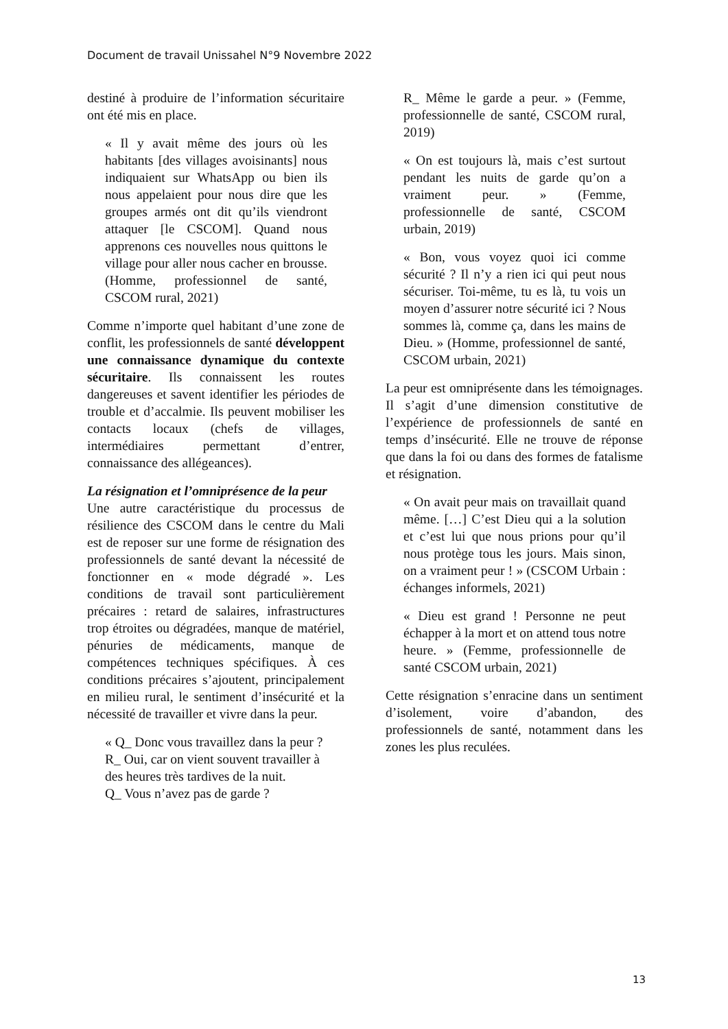Document de travail Unissahel N°9 Novembre 2022
destiné à produire de l’information sécuritaire ont été mis en place.
« Il y avait même des jours où les habitants [des villages avoisinants] nous indiquaient sur WhatsApp ou bien ils nous appelaient pour nous dire que les groupes armés ont dit qu’ils viendront attaquer [le CSCOM]. Quand nous apprenons ces nouvelles nous quittons le village pour aller nous cacher en brousse. (Homme, professionnel de santé, CSCOM rural, 2021)
Comme n’importe quel habitant d’une zone de conflit, les professionnels de santé développent une connaissance dynamique du contexte sécuritaire. Ils connaissent les routes dangereuses et savent identifier les périodes de trouble et d’accalmie. Ils peuvent mobiliser les contacts locaux (chefs de villages, intermédiaires permettant d’entrer, connaissance des allégeances).
La résignation et l’omniprésence de la peur
Une autre caractéristique du processus de résilience des CSCOM dans le centre du Mali est de reposer sur une forme de résignation des professionnels de santé devant la nécessité de fonctionner en « mode dégradé ». Les conditions de travail sont particulièrement précaires : retard de salaires, infrastructures trop étroites ou dégradées, manque de matériel, pénuries de médicaments, manque de compétences techniques spécifiques. À ces conditions précaires s’ajoutent, principalement en milieu rural, le sentiment d’insécurité et la nécessité de travailler et vivre dans la peur.
« Q_ Donc vous travaillez dans la peur ?
R_ Oui, car on vient souvent travailler à des heures très tardives de la nuit.
Q_ Vous n’avez pas de garde ?
R_ Même le garde a peur. » (Femme, professionnelle de santé, CSCOM rural, 2019)
« On est toujours là, mais c’est surtout pendant les nuits de garde qu’on a vraiment peur. » (Femme, professionnelle de santé, CSCOM urbain, 2019)
« Bon, vous voyez quoi ici comme sécurité ? Il n’y a rien ici qui peut nous sécuriser. Toi-même, tu es là, tu vois un moyen d’assurer notre sécurité ici ? Nous sommes là, comme ça, dans les mains de Dieu. » (Homme, professionnel de santé, CSCOM urbain, 2021)
La peur est omniprésente dans les témoignages. Il s’agit d’une dimension constitutive de l’expérience de professionnels de santé en temps d’insécurité. Elle ne trouve de réponse que dans la foi ou dans des formes de fatalisme et résignation.
« On avait peur mais on travaillait quand même. […] C’est Dieu qui a la solution et c’est lui que nous prions pour qu’il nous protège tous les jours. Mais sinon, on a vraiment peur ! » (CSCOM Urbain : échanges informels, 2021)
« Dieu est grand ! Personne ne peut échapper à la mort et on attend tous notre heure. » (Femme, professionnelle de santé CSCOM urbain, 2021)
Cette résignation s’enracine dans un sentiment d’isolement, voire d’abandon, des professionnels de santé, notamment dans les zones les plus reculées.
13